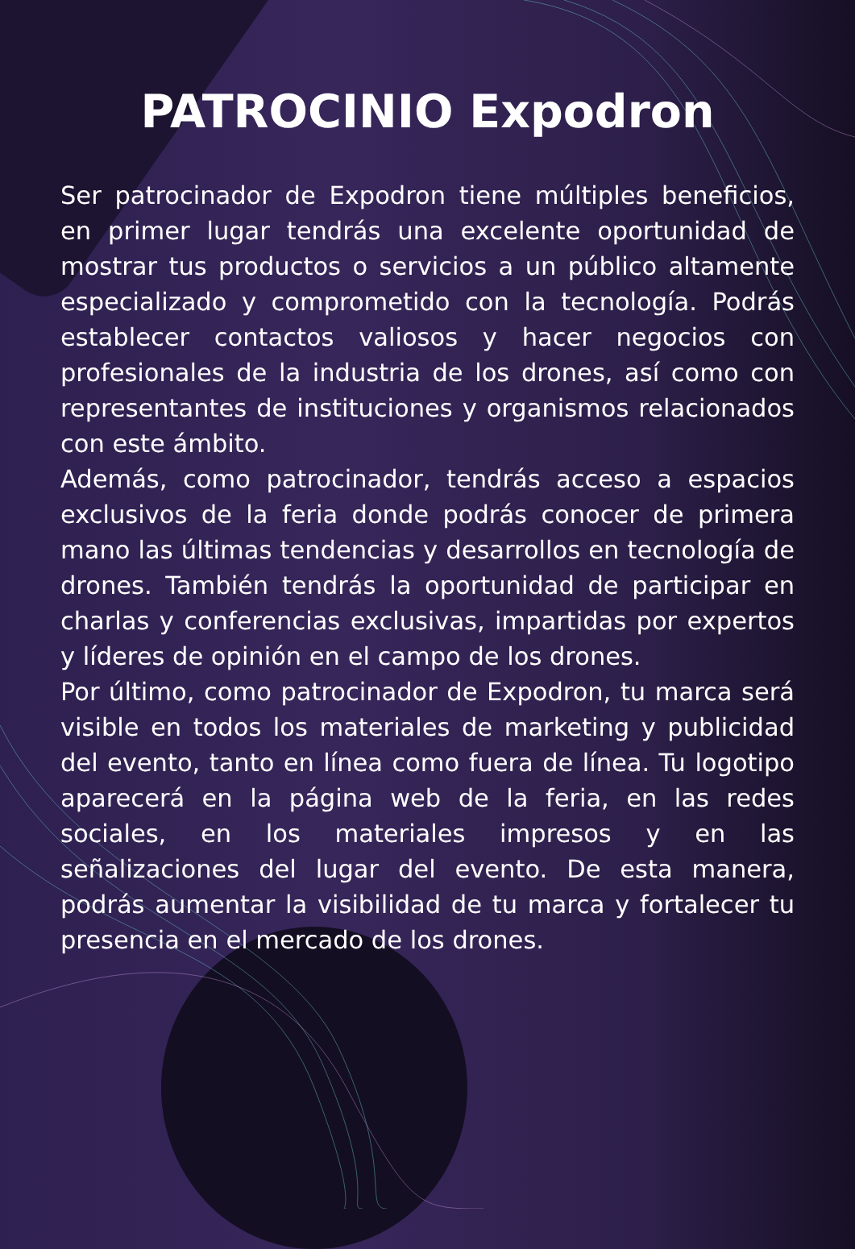PATROCINIO Expodron
Ser patrocinador de Expodron tiene múltiples beneficios, en primer lugar tendrás una excelente oportunidad de mostrar tus productos o servicios a un público altamente especializado y comprometido con la tecnología. Podrás establecer contactos valiosos y hacer negocios con profesionales de la industria de los drones, así como con representantes de instituciones y organismos relacionados con este ámbito.
Además, como patrocinador, tendrás acceso a espacios exclusivos de la feria donde podrás conocer de primera mano las últimas tendencias y desarrollos en tecnología de drones. También tendrás la oportunidad de participar en charlas y conferencias exclusivas, impartidas por expertos y líderes de opinión en el campo de los drones.
Por último, como patrocinador de Expodron, tu marca será visible en todos los materiales de marketing y publicidad del evento, tanto en línea como fuera de línea. Tu logotipo aparecerá en la página web de la feria, en las redes sociales, en los materiales impresos y en las señalizaciones del lugar del evento. De esta manera, podrás aumentar la visibilidad de tu marca y fortalecer tu presencia en el mercado de los drones.